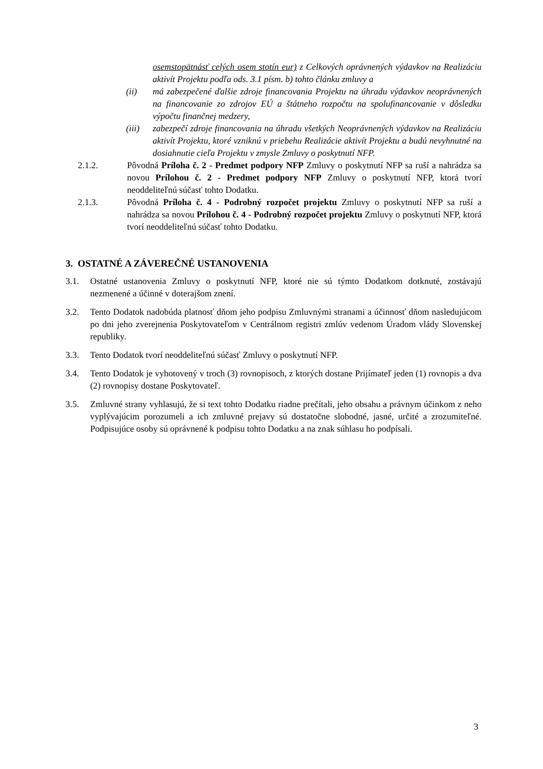osemstopätnásť celých osem stotín eur) z Celkových oprávnených výdavkov na Realizáciu aktivít Projektu podľa ods. 3.1 písm. b) tohto článku zmluvy a
(ii) má zabezpečené ďalšie zdroje financovania Projektu na úhradu výdavkov neoprávnených na financovanie zo zdrojov EÚ a štátneho rozpočtu na spolufinancovanie v dôsledku výpočtu finančnej medzery,
(iii) zabezpečí zdroje financovania na úhradu všetkých Neoprávnených výdavkov na Realizáciu aktivít Projektu, ktoré vzniknú v priebehu Realizácie aktivít Projektu a budú nevyhnutné na dosiahnutie cieľa Projektu v zmysle Zmluvy o poskytnutí NFP.
2.1.2. Pôvodná Príloha č. 2 - Predmet podpory NFP Zmluvy o poskytnutí NFP sa ruší a nahrádza sa novou Prílohou č. 2 - Predmet podpory NFP Zmluvy o poskytnutí NFP, ktorá tvorí neoddeliteľnú súčasť tohto Dodatku.
2.1.3. Pôvodná Príloha č. 4 - Podrobný rozpočet projektu Zmluvy o poskytnutí NFP sa ruší a nahrádza sa novou Prílohou č. 4 - Podrobný rozpočet projektu Zmluvy o poskytnutí NFP, ktorá tvorí neoddeliteľnú súčasť tohto Dodatku.
3. OSTATNÉ A ZÁVEREČNÉ USTANOVENIA
3.1. Ostatné ustanovenia Zmluvy o poskytnutí NFP, ktoré nie sú týmto Dodatkom dotknuté, zostávajú nezmenené a účinné v doterajšom znení.
3.2. Tento Dodatok nadobúda platnosť dňom jeho podpisu Zmluvnými stranami a účinnosť dňom nasledujúcom po dni jeho zverejnenia Poskytovateľom v Centrálnom registri zmlúv vedenom Úradom vlády Slovenskej republiky.
3.3. Tento Dodatok tvorí neoddeliteľnú súčasť Zmluvy o poskytnutí NFP.
3.4. Tento Dodatok je vyhotovený v troch (3) rovnopisoch, z ktorých dostane Prijímateľ jeden (1) rovnopis a dva (2) rovnopisy dostane Poskytovateľ.
3.5. Zmluvné strany vyhlasujú, že si text tohto Dodatku riadne prečítali, jeho obsahu a právnym účinkom z neho vyplývajúcim porozumeli a ich zmluvné prejavy sú dostatočne slobodné, jasné, určité a zrozumiteľné. Podpisujúce osoby sú oprávnené k podpisu tohto Dodatku a na znak súhlasu ho podpísali.
3